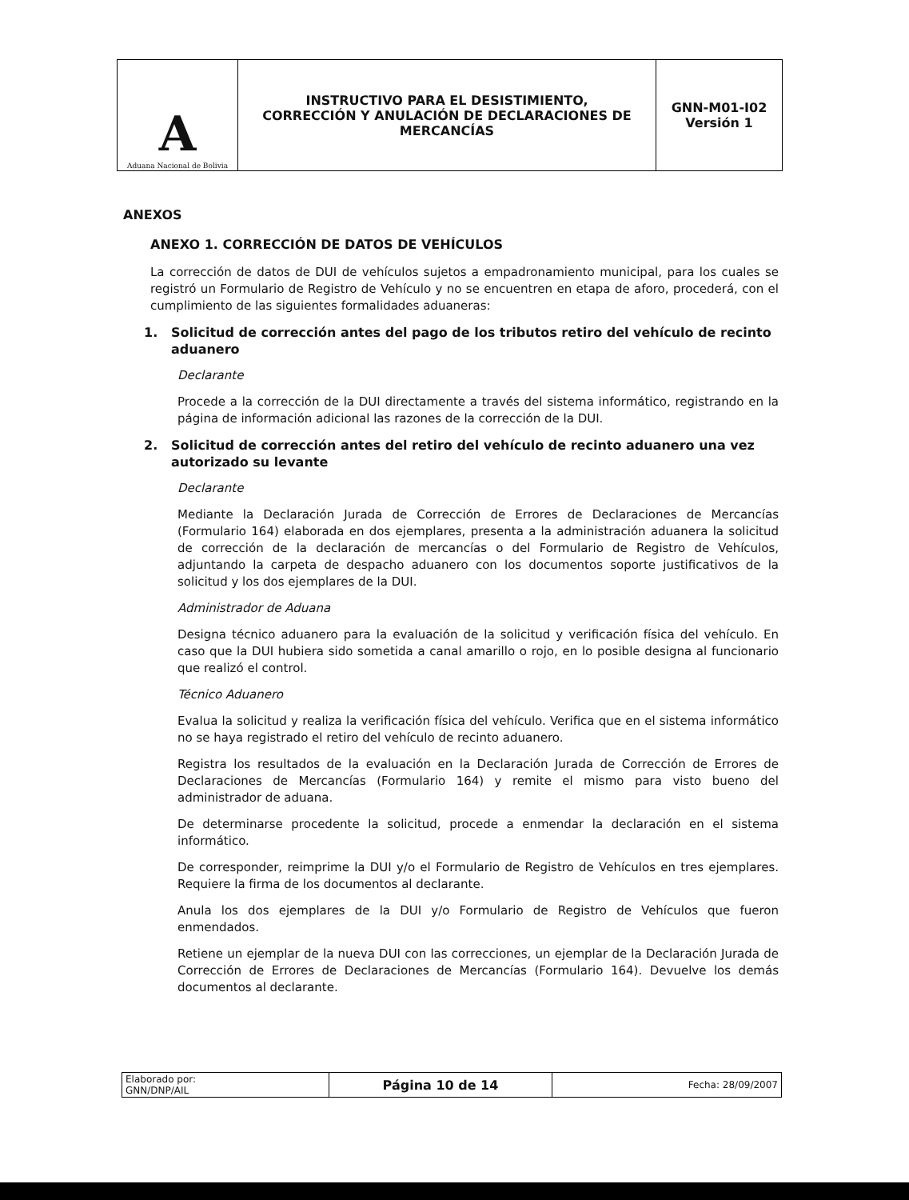| A Aduana Nacional de Bolivia | INSTRUCTIVO PARA EL DESISTIMIENTO, CORRECCIÓN Y ANULACIÓN DE DECLARACIONES DE MERCANCÍAS | GNN-M01-I02 Versión 1 |
ANEXOS
ANEXO 1. CORRECCIÓN DE DATOS DE VEHÍCULOS
La corrección de datos de DUI de vehículos sujetos a empadronamiento municipal, para los cuales se registró un Formulario de Registro de Vehículo y no se encuentren en etapa de aforo, procederá, con el cumplimiento de las siguientes formalidades aduaneras:
1. Solicitud de corrección antes del pago de los tributos retiro del vehículo de recinto aduanero
Declarante
Procede a la corrección de la DUI directamente a través del sistema informático, registrando en la página de información adicional las razones de la corrección de la DUI.
2. Solicitud de corrección antes del retiro del vehículo de recinto aduanero una vez autorizado su levante
Declarante
Mediante la Declaración Jurada de Corrección de Errores de Declaraciones de Mercancías (Formulario 164) elaborada en dos ejemplares, presenta a la administración aduanera la solicitud de corrección de la declaración de mercancías o del Formulario de Registro de Vehículos, adjuntando la carpeta de despacho aduanero con los documentos soporte justificativos de la solicitud y los dos ejemplares de la DUI.
Administrador de Aduana
Designa técnico aduanero para la evaluación de la solicitud y verificación física del vehículo. En caso que la DUI hubiera sido sometida a canal amarillo o rojo, en lo posible designa al funcionario que realizó el control.
Técnico Aduanero
Evalua la solicitud y realiza la verificación física del vehículo. Verifica que en el sistema informático no se haya registrado el retiro del vehículo de recinto aduanero.
Registra los resultados de la evaluación en la Declaración Jurada de Corrección de Errores de Declaraciones de Mercancías (Formulario 164) y remite el mismo para visto bueno del administrador de aduana.
De determinarse procedente la solicitud, procede a enmendar la declaración en el sistema informático.
De corresponder, reimprime la DUI y/o el Formulario de Registro de Vehículos en tres ejemplares. Requiere la firma de los documentos al declarante.
Anula los dos ejemplares de la DUI y/o Formulario de Registro de Vehículos que fueron enmendados.
Retiene un ejemplar de la nueva DUI con las correcciones, un ejemplar de la Declaración Jurada de Corrección de Errores de Declaraciones de Mercancías (Formulario 164). Devuelve los demás documentos al declarante.
| Elaborado por: GNN/DNP/AIL | Página 10 de 14 | Fecha: 28/09/2007 |